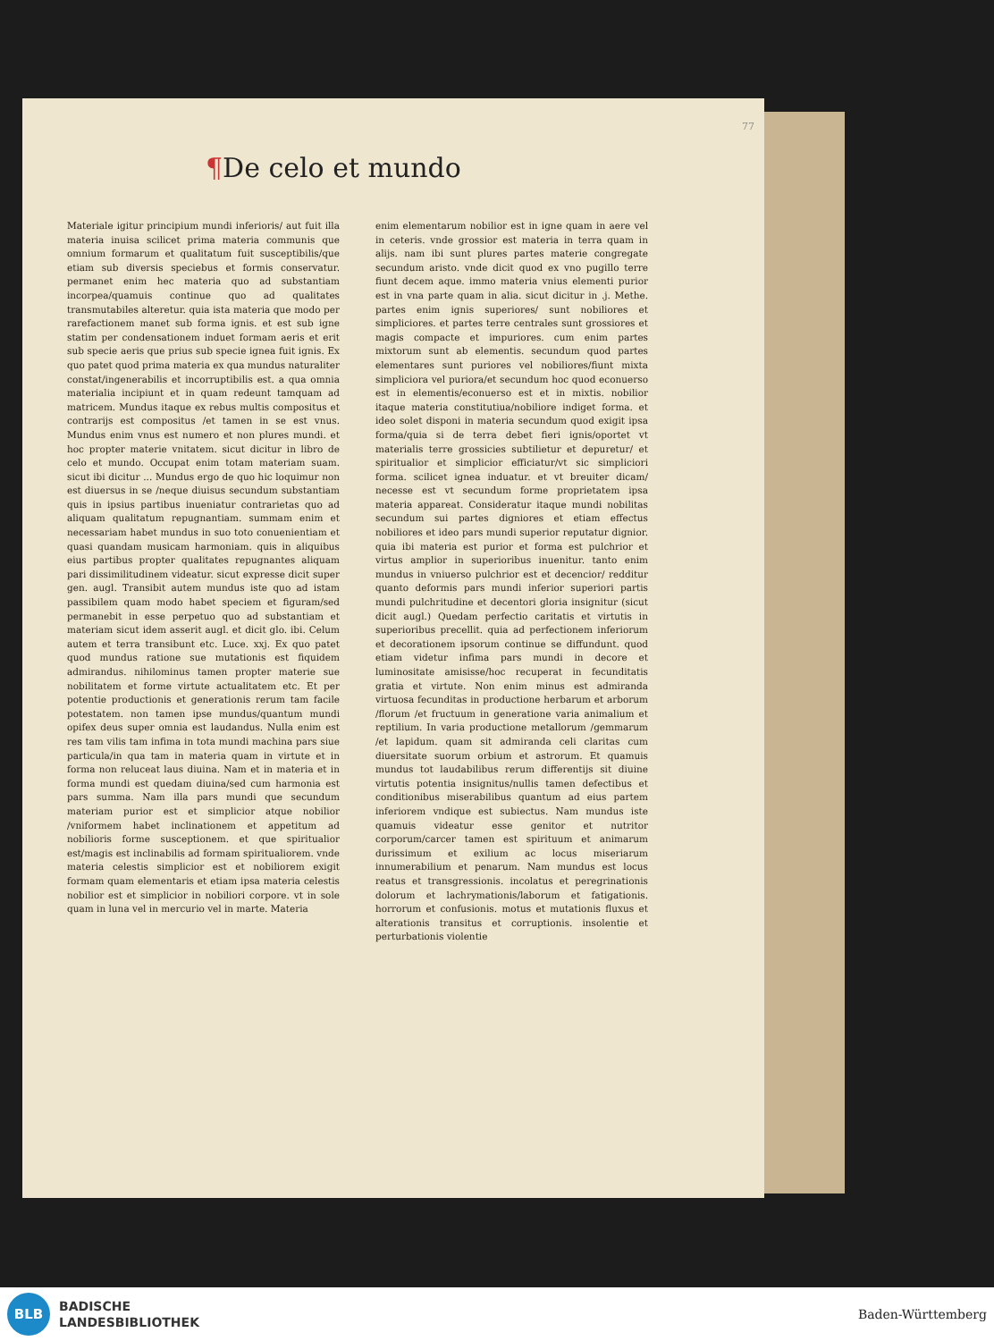77
¶De celo et mundo
Materiale igitur principium mundi inferioris/ aut fuit illa materia inuisa scilicet prima materia communis que omnium formarum et qualitatum fuit susceptibilis/que etiam sub diversis speciebus et formis conservatur. permanet enim hec materia quo ad substantiam incorpea/quamuis continue quo ad qualitates transmutabiles alteretur. quia ista materia que modo per rarefactionem manet sub forma ignis. et est sub igne statim per condensationem induet formam aeris et erit sub specie aeris que prius sub specie ignea fuit ignis. Ex quo patet quod prima materia ex qua mundus naturaliter constat/ingenerabilis et incorruptibilis est. a qua omnia materialia incipiunt et in quam redeunt tamquam ad matricem. Mundus itaque ex rebus multis compositus et contrarijs est compositus /et tamen in se est vnus. Mundus enim vnus est numero et non plures mundi. et hoc propter materie vnitatem. sicut dicitur in libro de celo et mundo. Occupat enim totam materiam suam. sicut ibi dicitur ... Mundus ergo de quo hic loquimur non est diuersus in se /neque diuisus secundum substantiam quis in ipsius partibus inueniatur contrarietas quo ad aliquam qualitatum repugnantiam. summam enim et necessariam habet mundus in suo toto conuenientiam et quasi quandam musicam harmoniam. quis in aliquibus eius partibus propter qualitates repugnantes aliquam pari dissimilitudinem videatur. sicut expresse dicit super gen. augl. Transibit autem mundus iste quo ad istam passibilem quam modo habet speciem et figuram/sed permanebit in esse perpetuo quo ad substantiam et materiam sicut idem asserit augl. et dicit glo. ibi. Celum autem et terra transibunt etc. Luce. xxj. Ex quo patet quod mundus ratione sue mutationis est fiquidem admirandus. nihilominus tamen propter materie sue nobilitatem et forme virtute actualitatem etc. Et per potentie productionis et generationis rerum tam facile potestatem. non tamen ipse mundus/quantum mundi opifex deus super omnia est laudandus. Nulla enim est res tam vilis tam infima in tota mundi machina pars siue particula/in qua tam in materia quam in virtute et in forma non reluceat laus diuina. Nam et in materia et in forma mundi est quedam diuina/sed cum harmonia est pars summa. Nam illa pars mundi que secundum materiam purior est et simplicior atque nobilior /vniformem habet inclinationem et appetitum ad nobilioris forme susceptionem. et que spiritualior est/magis est inclinabilis ad formam spiritualiorem. vnde materia celestis simplicior est et nobiliorem exigit formam quam elementaris et etiam ipsa materia celestis nobilior est et simplicior in nobiliori corpore. vt in sole quam in luna vel in mercurio vel in marte. Materia
enim elementarum nobilior est in igne quam in aere vel in ceteris. vnde grossior est materia in terra quam in alijs. nam ibi sunt plures partes materie congregate secundum aristo. vnde dicit quod ex vno pugillo terre fiunt decem aque. immo materia vnius elementi purior est in vna parte quam in alia. sicut dicitur in .j. Methe. partes enim ignis superiores/ sunt nobiliores et simpliciores. et partes terre centrales sunt grossiores et magis compacte et impuriores. cum enim partes mixtorum sunt ab elementis. secundum quod partes elementares sunt puriores vel nobiliores/fiunt mixta simpliciora vel puriora/et secundum hoc quod econuerso est in elementis/econuerso est et in mixtis. nobilior itaque materia constitutiua/nobiliore indiget forma. et ideo solet disponi in materia secundum quod exigit ipsa forma/quia si de terra debet fieri ignis/oportet vt materialis terre grossicies subtilietur et depuretur/ et spiritualior et simplicior efficiatur/vt sic simpliciori forma. scilicet ignea induatur. et vt breuiter dicam/ necesse est vt secundum forme proprietatem ipsa materia appareat. Consideratur itaque mundi nobilitas secundum sui partes digniores et etiam effectus nobiliores et ideo pars mundi superior reputatur dignior. quia ibi materia est purior et forma est pulchrior et virtus amplior in superioribus inuenitur. tanto enim mundus in vniuerso pulchrior est et decencior/ redditur quanto deformis pars mundi inferior superiori partis mundi pulchritudine et decentori gloria insignitur (sicut dicit augl.) Quedam perfectio caritatis et virtutis in superioribus precellit. quia ad perfectionem inferiorum et decorationem ipsorum continue se diffundunt. quod etiam videtur infima pars mundi in decore et luminositate amisisse/hoc recuperat in fecunditatis gratia et virtute. Non enim minus est admiranda virtuosa fecunditas in productione herbarum et arborum /florum /et fructuum in generatione varia animalium et reptilium. In varia productione metallorum /gemmarum /et lapidum. quam sit admiranda celi claritas cum diuersitate suorum orbium et astrorum. Et quamuis mundus tot laudabilibus rerum differentijs sit diuine virtutis potentia insignitus/nullis tamen defectibus et conditionibus miserabilibus quantum ad eius partem inferiorem vndique est subiectus. Nam mundus iste quamuis videatur esse genitor et nutritor corporum/carcer tamen est spirituum et animarum durissimum et exilium ac locus miseriarum innumerabilium et penarum. Nam mundus est locus reatus et transgressionis. incolatus et peregrinationis dolorum et lachrymationis/laborum et fatigationis. horrorum et confusionis. motus et mutationis fluxus et alterationis transitus et corruptionis. insolentie et perturbationis violentie
BLB
BADISCHE
LANDESBIBLIOTHEK
Baden-Württemberg